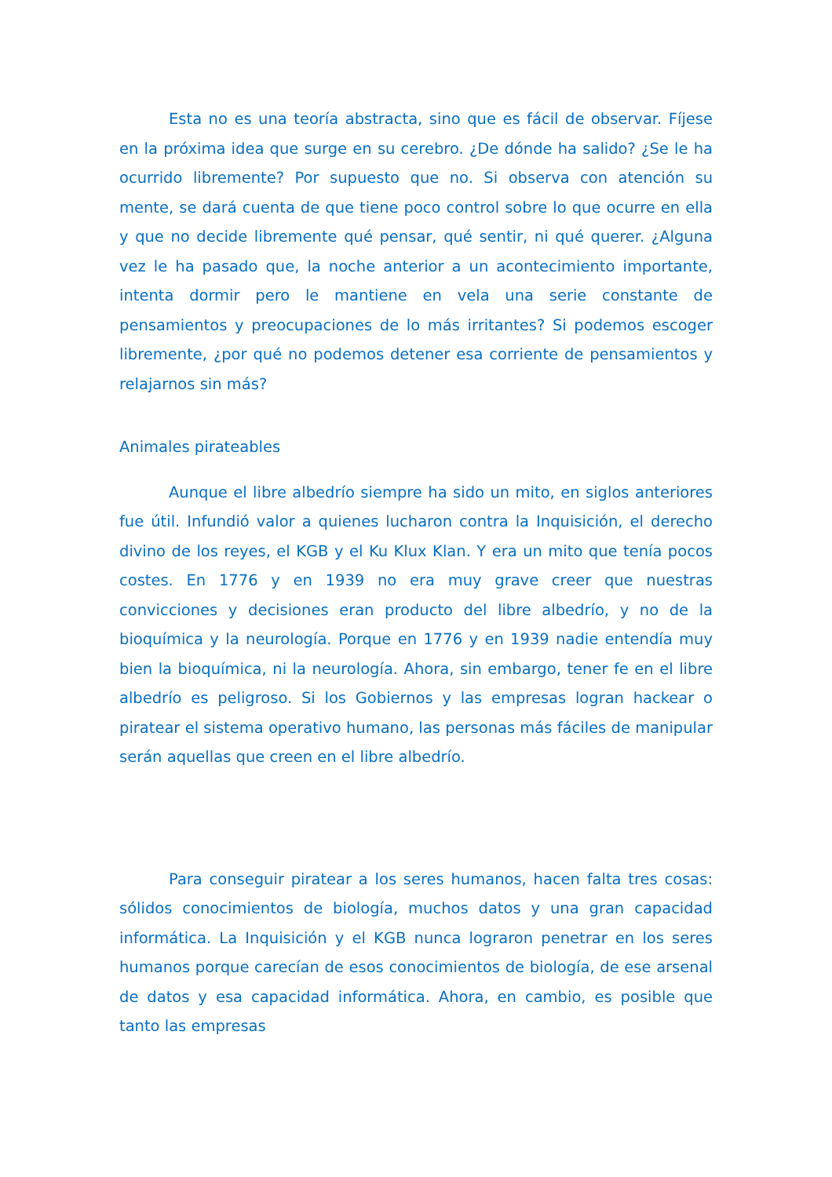Esta no es una teoría abstracta, sino que es fácil de observar. Fíjese en la próxima idea que surge en su cerebro. ¿De dónde ha salido? ¿Se le ha ocurrido libremente? Por supuesto que no. Si observa con atención su mente, se dará cuenta de que tiene poco control sobre lo que ocurre en ella y que no decide libremente qué pensar, qué sentir, ni qué querer. ¿Alguna vez le ha pasado que, la noche anterior a un acontecimiento importante, intenta dormir pero le mantiene en vela una serie constante de pensamientos y preocupaciones de lo más irritantes? Si podemos escoger libremente, ¿por qué no podemos detener esa corriente de pensamientos y relajarnos sin más?
Animales pirateables
Aunque el libre albedrío siempre ha sido un mito, en siglos anteriores fue útil. Infundió valor a quienes lucharon contra la Inquisición, el derecho divino de los reyes, el KGB y el Ku Klux Klan. Y era un mito que tenía pocos costes. En 1776 y en 1939 no era muy grave creer que nuestras convicciones y decisiones eran producto del libre albedrío, y no de la bioquímica y la neurología. Porque en 1776 y en 1939 nadie entendía muy bien la bioquímica, ni la neurología. Ahora, sin embargo, tener fe en el libre albedrío es peligroso. Si los Gobiernos y las empresas logran hackear o piratear el sistema operativo humano, las personas más fáciles de manipular serán aquellas que creen en el libre albedrío.
Para conseguir piratear a los seres humanos, hacen falta tres cosas: sólidos conocimientos de biología, muchos datos y una gran capacidad informática. La Inquisición y el KGB nunca lograron penetrar en los seres humanos porque carecían de esos conocimientos de biología, de ese arsenal de datos y esa capacidad informática. Ahora, en cambio, es posible que tanto las empresas